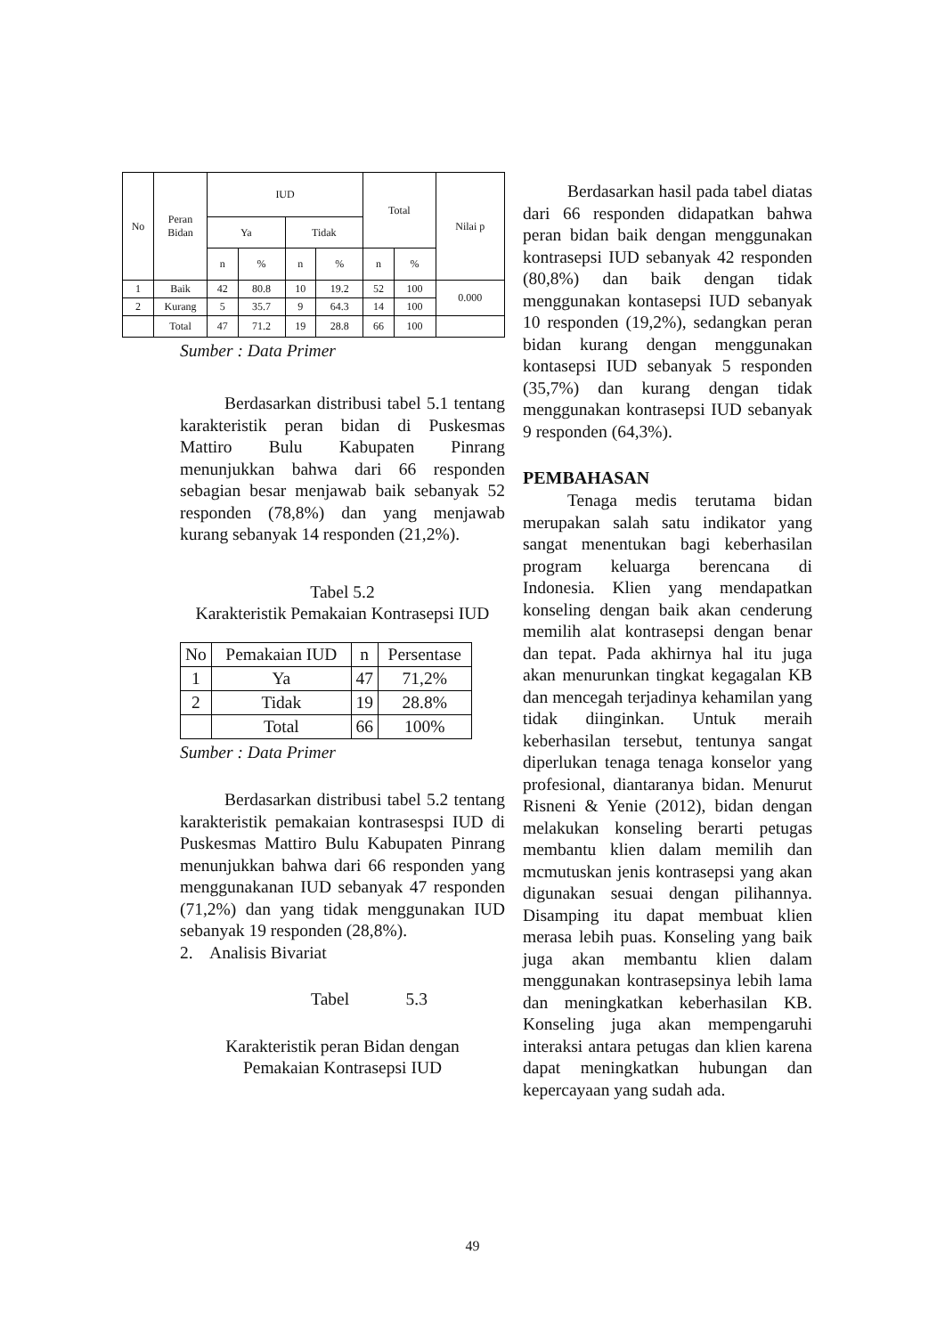| No | Peran Bidan | IUD | | | | Total | | Nilai p |
| | | Ya | | Tidak | | | | |
| | | n | % | n | % | n | % | |
| 1 | Baik | 42 | 80.8 | 10 | 19.2 | 52 | 100 | 0.000 |
| 2 | Kurang | 5 | 35.7 | 9 | 64.3 | 14 | 100 | |
| | Total | 47 | 71.2 | 19 | 28.8 | 66 | 100 | |
Sumber : Data Primer
Berdasarkan distribusi tabel 5.1 tentang karakteristik peran bidan di Puskesmas Mattiro Bulu Kabupaten Pinrang menunjukkan bahwa dari 66 responden sebagian besar menjawab baik sebanyak 52 responden (78,8%) dan yang menjawab kurang sebanyak 14 responden (21,2%).
Tabel 5.2
Karakteristik Pemakaian Kontrasepsi IUD
| No | Pemakaian IUD | n | Persentase |
| 1 | Ya | 47 | 71,2% |
| 2 | Tidak | 19 | 28.8% |
| | Total | 66 | 100% |
Sumber : Data Primer
Berdasarkan distribusi tabel 5.2 tentang karakteristik pemakaian kontrasespsi IUD di Puskesmas Mattiro Bulu Kabupaten Pinrang menunjukkan bahwa dari 66 responden yang menggunakanan IUD sebanyak 47 responden (71,2%) dan yang tidak menggunakan IUD sebanyak 19 responden (28,8%).
2. Analisis Bivariat
Tabel 5.3
Karakteristik peran Bidan dengan
Pemakaian Kontrasepsi IUD
Berdasarkan hasil pada tabel diatas dari 66 responden didapatkan bahwa peran bidan baik dengan menggunakan kontrasepsi IUD sebanyak 42 responden (80,8%) dan baik dengan tidak menggunakan kontasepsi IUD sebanyak 10 responden (19,2%), sedangkan peran bidan kurang dengan menggunakan kontasepsi IUD sebanyak 5 responden (35,7%) dan kurang dengan tidak menggunakan kontrasepsi IUD sebanyak 9 responden (64,3%).
PEMBAHASAN
Tenaga medis terutama bidan merupakan salah satu indikator yang sangat menentukan bagi keberhasilan program keluarga berencana di Indonesia. Klien yang mendapatkan konseling dengan baik akan cenderung memilih alat kontrasepsi dengan benar dan tepat. Pada akhirnya hal itu juga akan menurunkan tingkat kegagalan KB dan mencegah terjadinya kehamilan yang tidak diinginkan. Untuk meraih keberhasilan tersebut, tentunya sangat diperlukan tenaga tenaga konselor yang profesional, diantaranya bidan. Menurut Risneni & Yenie (2012), bidan dengan melakukan konseling berarti petugas membantu klien dalam memilih dan mcmutuskan jenis kontrasepsi yang akan digunakan sesuai dengan pilihannya. Disamping itu dapat membuat klien merasa lebih puas. Konseling yang baik juga akan membantu klien dalam menggunakan kontrasepsinya lebih lama dan meningkatkan keberhasilan KB. Konseling juga akan mempengaruhi interaksi antara petugas dan klien karena dapat meningkatkan hubungan dan kepercayaan yang sudah ada.
49